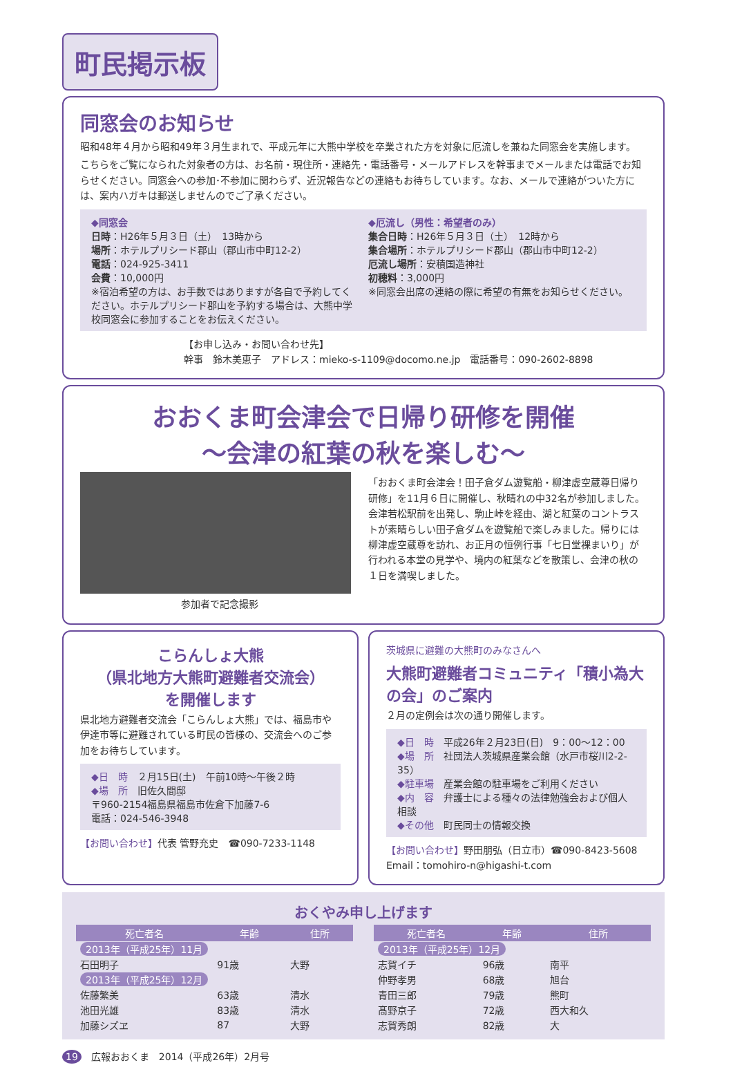町民掲示板
同窓会のお知らせ
昭和48年４月から昭和49年３月生まれで、平成元年に大熊中学校を卒業された方を対象に厄流しを兼ねた同窓会を実施します。
こちらをご覧になられた対象者の方は、お名前・現住所・連絡先・電話番号・メールアドレスを幹事までメールまたは電話でお知らせください。同窓会への参加･不参加に関わらず、近況報告などの連絡もお待ちしています。なお、メールで連絡がついた方には、案内ハガキは郵送しませんのでご了承ください。
◆同窓会
日時：H26年５月３日（土）　13時から
場所：ホテルプリシード郡山（郡山市中町12-2）
電話：024-925-3411
会費：10,000円
※宿泊希望の方は、お手数ではありますが各自で予約してください。ホテルプリシード郡山を予約する場合は、大熊中学校同窓会に参加することをお伝えください。
◆厄流し（男性：希望者のみ）
集合日時：H26年５月３日（土）　12時から
集合場所：ホテルプリシード郡山（郡山市中町12-2）
厄流し場所：安積国造神社
初穂料：3,000円
※同窓会出席の連絡の際に希望の有無をお知らせください。
【お申し込み・お問い合わせ先】
幹事　鈴木美恵子　アドレス：mieko-s-1109@docomo.ne.jp　電話番号：090-2602-8898
おおくま町会津会で日帰り研修を開催
～会津の紅葉の秋を楽しむ～
参加者で記念撮影 「おおくま町会津会！田子倉ダム遊覧船・柳津虚空蔵尊日帰り研修」を11月６日に開催し、秋晴れの中32名が参加しました。
会津若松駅前を出発し、駒止峠を経由、湖と紅葉のコントラストが素晴らしい田子倉ダムを遊覧船で楽しみました。帰りには柳津虚空蔵尊を訪れ、お正月の恒例行事「七日堂裸まいり」が行われる本堂の見学や、境内の紅葉などを散策し、会津の秋の１日を満喫しました。
こらんしょ大熊
（県北地方大熊町避難者交流会）
を開催します
県北地方避難者交流会「こらんしょ大熊」では、福島市や伊達市等に避難されている町民の皆様の、交流会へのご参加をお待ちしています。
◆日　時　２月15日(土)　午前10時～午後２時
◆場　所　旧佐久間邸
〒960-2154福島県福島市佐倉下加藤7-6
電話：024-546-3948
【お問い合わせ】代表 管野充史　☎090-7233-1148
茨城県に避難の大熊町のみなさんへ
大熊町避難者コミュニティ「積小為大の会」のご案内
２月の定例会は次の通り開催します。
◆日　時　平成26年２月23日(日)　9：00～12：00
◆場　所　社団法人茨城県産業会館（水戸市桜川2-2-35）
◆駐車場　産業会館の駐車場をご利用ください
◆内　容　弁護士による種々の法律勉強会および個人相談
◆その他　町民同士の情報交換
【お問い合わせ】野田朋弘（日立市）☎090-8423-5608
Email：tomohiro-n@higashi-t.com
おくやみ申し上げます
| 死亡者名 | 年齢 | 住所 |
| --- | --- | --- |
| 2013年（平成25年）11月 | | |
| 石田明子 | 91歳 | 大野 |
| 2013年（平成25年）12月 | | |
| 佐藤繁美 | 63歳 | 清水 |
| 池田光雄 | 83歳 | 清水 |
| 加藤シズヱ | 87 | 大野 |
| 死亡者名 | 年齢 | 住所 |
| --- | --- | --- |
| 2013年（平成25年）12月 | | |
| 志賀イチ | 96歳 | 南平 |
| 仲野孝男 | 68歳 | 旭台 |
| 青田三郎 | 79歳 | 熊町 |
| 髙野京子 | 72歳 | 西大和久 |
| 志賀秀朗 | 82歳 | 大 |
19　広報おおくま　2014（平成26年）2月号